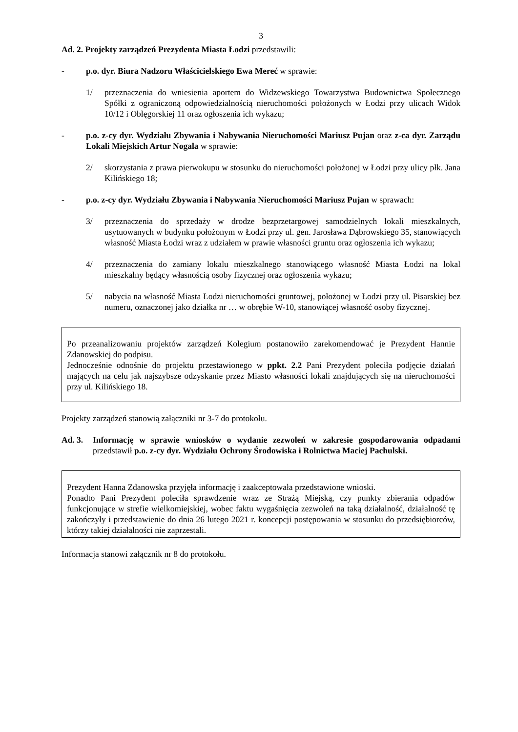3
Ad. 2. Projekty zarządzeń Prezydenta Miasta Łodzi przedstawili:
- p.o. dyr. Biura Nadzoru Właścicielskiego Ewa Mereć w sprawie:
1/ przeznaczenia do wniesienia aportem do Widzewskiego Towarzystwa Budownictwa Społecznego Spółki z ograniczoną odpowiedzialnością nieruchomości położonych w Łodzi przy ulicach Widok 10/12 i Oblęgorskiej 11 oraz ogłoszenia ich wykazu;
- p.o. z-cy dyr. Wydziału Zbywania i Nabywania Nieruchomości Mariusz Pujan oraz z-ca dyr. Zarządu Lokali Miejskich Artur Nogala w sprawie:
2/ skorzystania z prawa pierwokupu w stosunku do nieruchomości położonej w Łodzi przy ulicy płk. Jana Kilińskiego 18;
- p.o. z-cy dyr. Wydziału Zbywania i Nabywania Nieruchomości Mariusz Pujan w sprawach:
3/ przeznaczenia do sprzedaży w drodze bezprzetargowej samodzielnych lokali mieszkalnych, usytuowanych w budynku położonym w Łodzi przy ul. gen. Jarosława Dąbrowskiego 35, stanowiących własność Miasta Łodzi wraz z udziałem w prawie własności gruntu oraz ogłoszenia ich wykazu;
4/ przeznaczenia do zamiany lokalu mieszkalnego stanowiącego własność Miasta Łodzi na lokal mieszkalny będący własnością osoby fizycznej oraz ogłoszenia wykazu;
5/ nabycia na własność Miasta Łodzi nieruchomości gruntowej, położonej w Łodzi przy ul. Pisarskiej bez numeru, oznaczonej jako działka nr … w obrębie W-10, stanowiącej własność osoby fizycznej.
Po przeanalizowaniu projektów zarządzeń Kolegium postanowiło zarekomendować je Prezydent Hannie Zdanowskiej do podpisu.
Jednocześnie odnośnie do projektu przestawionego w ppkt. 2.2 Pani Prezydent poleciła podjęcie działań mających na celu jak najszybsze odzyskanie przez Miasto własności lokali znajdujących się na nieruchomości przy ul. Kilińskiego 18.
Projekty zarządzeń stanowią załączniki nr 3-7 do protokołu.
Ad. 3. Informację w sprawie wniosków o wydanie zezwoleń w zakresie gospodarowania odpadami przedstawił p.o. z-cy dyr. Wydziału Ochrony Środowiska i Rolnictwa Maciej Pachulski.
Prezydent Hanna Zdanowska przyjęła informację i zaakceptowała przedstawione wnioski.
Ponadto Pani Prezydent poleciła sprawdzenie wraz ze Strażą Miejską, czy punkty zbierania odpadów funkcjonujące w strefie wielkomiejskiej, wobec faktu wygaśnięcia zezwoleń na taką działalność, działalność tę zakończyły i przedstawienie do dnia 26 lutego 2021 r. koncepcji postępowania w stosunku do przedsiębiorców, którzy takiej działalności nie zaprzestali.
Informacja stanowi załącznik nr 8 do protokołu.